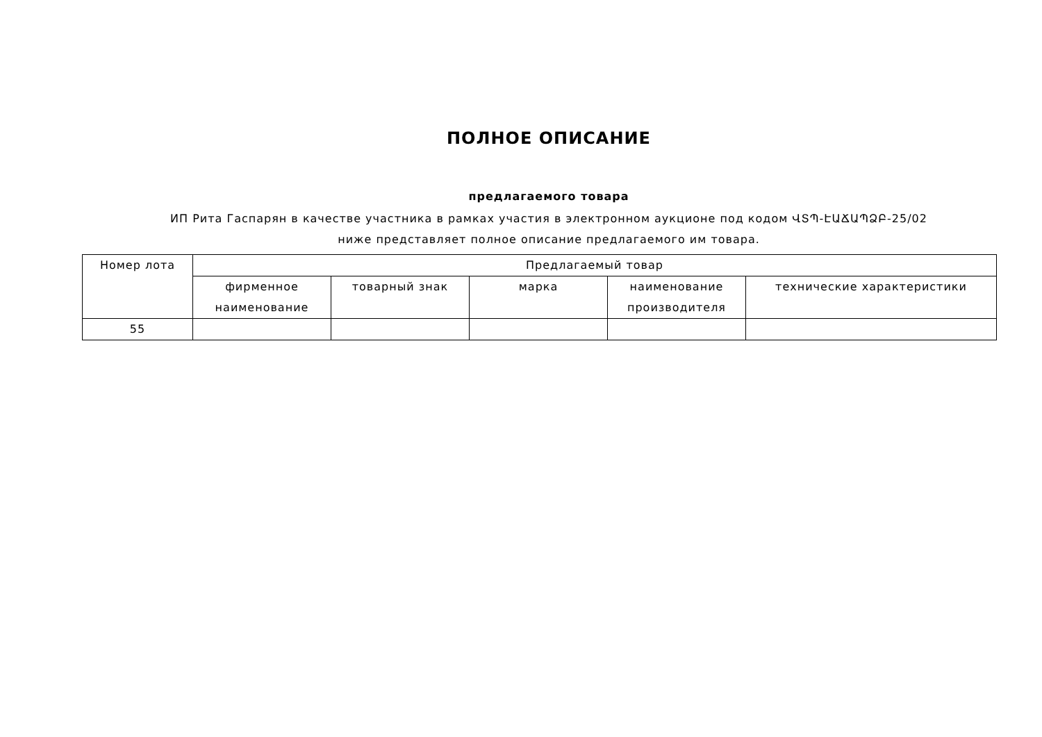ПОЛНОЕ ОПИСАНИЕ
предлагаемого товара
ИП Рита Гаспарян в качестве участника в рамках участия в электронном аукционе под кодом ՎՏՊ-ԷԱՃԱՊՁԲ-25/02 ниже представляет полное описание предлагаемого им товара.
| Номер лота | Предлагаемый товар | | | | |
| --- | --- | --- | --- | --- | --- |
| | фирменное наименование | товарный знак | марка | наименование производителя | технические характеристики |
| 55 | | | | | |